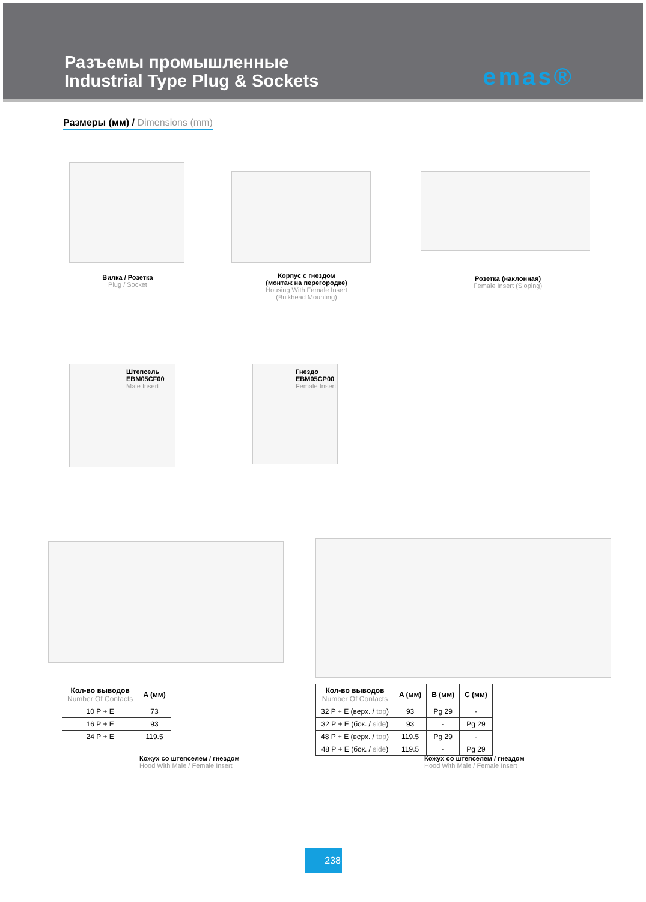Разъемы промышленные
Industrial Type Plug & Sockets
emas®
Размеры (мм) / Dimensions (mm)
Вилка / Розетка
Plug / Socket
Корпус с гнездом
(монтаж на перегородке)
Housing With Female Insert (Bulkhead Mounting)
Розетка (наклонная)
Female Insert (Sloping)
Штепсель
EBM05CF00
Male Insert
Гнездо
EBM05CP00
Female Insert
| Кол-во выводов Number Of Contacts | A (мм) |
| --- | --- |
| 10 P + E | 73 |
| 16 P + E | 93 |
| 24 P + E | 119.5 |
| Кол-во выводов Number Of Contacts | A (мм) | B (мм) | C (мм) |
| --- | --- | --- | --- |
| 32 P + E (верх. / top ) | 93 | Pg 29 | - |
| 32 P + E (бок. / side ) | 93 | - | Pg 29 |
| 48 P + E (верх. / top ) | 119.5 | Pg 29 | - |
| 48 P + E (бок. / side ) | 119.5 | - | Pg 29 |
Кожух со штепселем / гнездом
Hood With Male / Female Insert
Кожух со штепселем / гнездом
Hood With Male / Female Insert
238